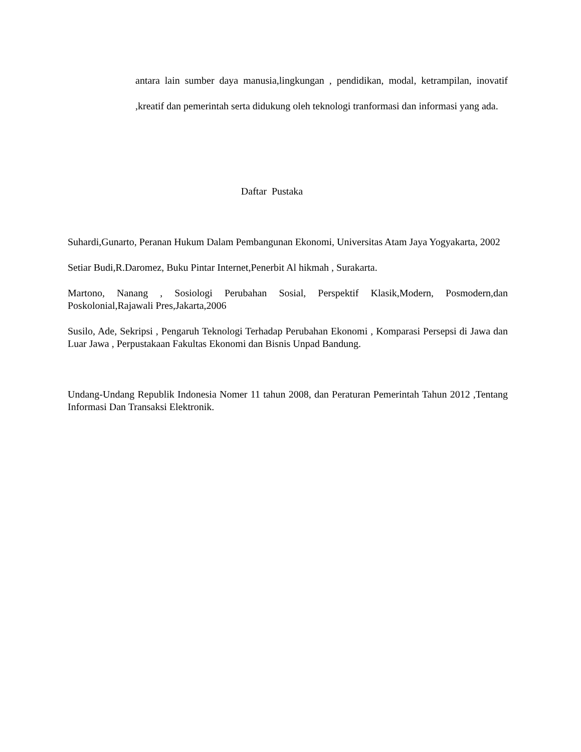antara lain sumber daya manusia,lingkungan , pendidikan, modal, ketrampilan, inovatif ,kreatif dan pemerintah serta didukung oleh teknologi tranformasi dan informasi yang ada.
Daftar Pustaka
Suhardi,Gunarto, Peranan Hukum Dalam Pembangunan Ekonomi, Universitas Atam Jaya Yogyakarta, 2002
Setiar Budi,R.Daromez, Buku Pintar Internet,Penerbit Al hikmah , Surakarta.
Martono, Nanang , Sosiologi Perubahan Sosial, Perspektif Klasik,Modern, Posmodern,dan Poskolonial,Rajawali Pres,Jakarta,2006
Susilo, Ade, Sekripsi , Pengaruh Teknologi Terhadap Perubahan Ekonomi , Komparasi Persepsi di Jawa dan Luar Jawa , Perpustakaan Fakultas Ekonomi dan Bisnis Unpad Bandung.
Undang-Undang Republik Indonesia Nomer 11 tahun 2008, dan Peraturan Pemerintah Tahun 2012 ,Tentang Informasi Dan Transaksi Elektronik.